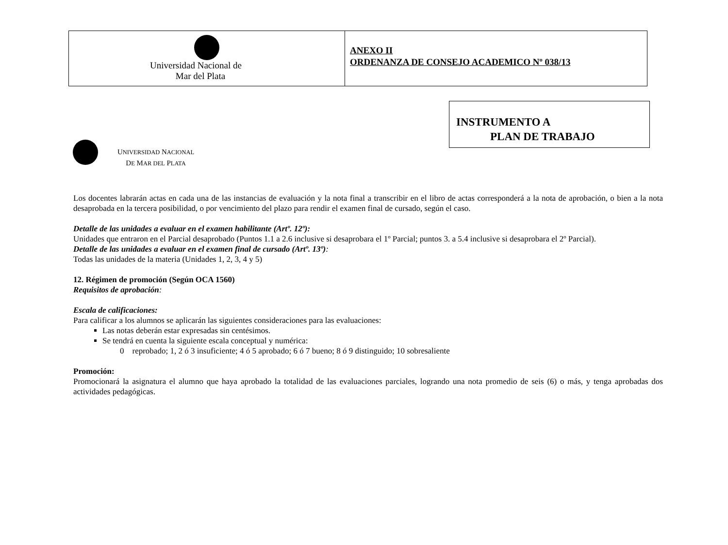Universidad Nacional de
Mar del Plata
ANEXO II
ORDENANZA DE CONSEJO ACADEMICO Nº 038/13
UNIVERSIDAD NACIONAL
DE MAR DEL PLATA
INSTRUMENTO A
PLAN DE TRABAJO
Los docentes labrarán actas en cada una de las instancias de evaluación y la nota final a transcribir en el libro de actas corresponderá a la nota de aprobación, o bien a la nota desaprobada en la tercera posibilidad, o por vencimiento del plazo para rendir el examen final de cursado, según el caso.
Detalle de las unidades a evaluar en el examen habilitante (Artº. 12º):
Unidades que entraron en el Parcial desaprobado (Puntos 1.1 a 2.6 inclusive si desaprobara el 1º Parcial; puntos 3. a 5.4 inclusive si desaprobara el 2º Parcial).
Detalle de las unidades a evaluar en el examen final de cursado (Artº. 13º):
Todas las unidades de la materia (Unidades 1, 2, 3, 4 y 5)
12. Régimen de promoción (Según OCA 1560)
Requisitos de aprobación:
Escala de calificaciones:
Para calificar a los alumnos se aplicarán las siguientes consideraciones para las evaluaciones:
Las notas deberán estar expresadas sin centésimos.
Se tendrá en cuenta la siguiente escala conceptual y numérica:
0 reprobado; 1, 2 ó 3 insuficiente; 4 ó 5 aprobado; 6 ó 7 bueno; 8 ó 9 distinguido; 10 sobresaliente
Promoción:
Promocionará la asignatura el alumno que haya aprobado la totalidad de las evaluaciones parciales, logrando una nota promedio de seis (6) o más, y tenga aprobadas dos actividades pedagógicas.